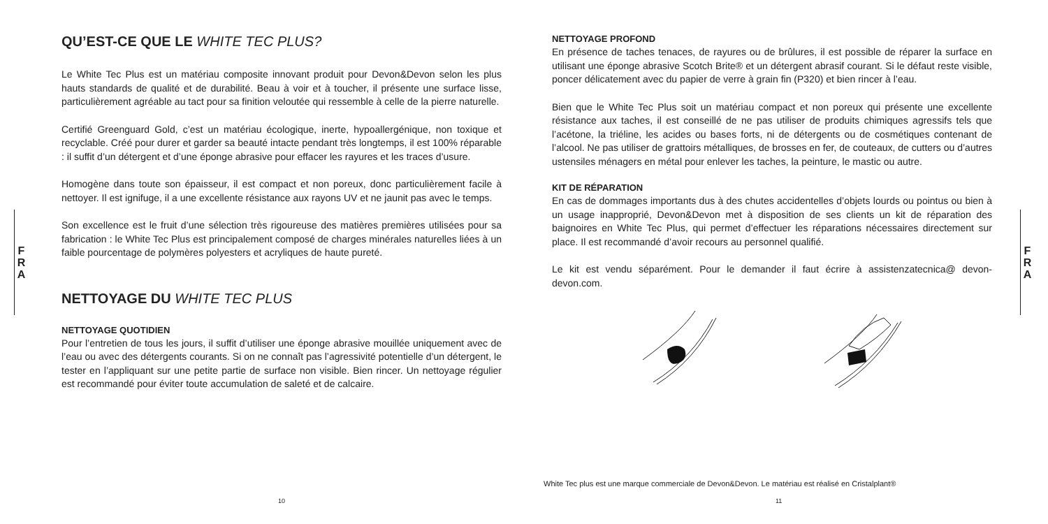F
R
A
QU’EST-CE QUE LE WHITE TEC PLUS?
Le White Tec Plus est un matériau composite innovant produit pour Devon&Devon selon les plus hauts standards de qualité et de durabilité. Beau à voir et à toucher, il présente une surface lisse, particulièrement agréable au tact pour sa finition veloutée qui ressemble à celle de la pierre naturelle.
Certifié Greenguard Gold, c’est un matériau écologique, inerte, hypoallergénique, non toxique et recyclable. Créé pour durer et garder sa beauté intacte pendant très longtemps, il est 100% réparable : il suffit d’un détergent et d’une éponge abrasive pour effacer les rayures et les traces d’usure.
Homogène dans toute son épaisseur, il est compact et non poreux, donc particulièrement facile à nettoyer. Il est ignifuge, il a une excellente résistance aux rayons UV et ne jaunit pas avec le temps.
Son excellence est le fruit d’une sélection très rigoureuse des matières premières utilisées pour sa fabrication : le White Tec Plus est principalement composé de charges minérales naturelles liées à un faible pourcentage de polymères polyesters et acryliques de haute pureté.
NETTOYAGE DU WHITE TEC PLUS
NETTOYAGE QUOTIDIEN
Pour l’entretien de tous les jours, il suffit d’utiliser une éponge abrasive mouillée uniquement avec de l’eau ou avec des détergents courants. Si on ne connaît pas l’agressivité potentielle d’un détergent, le tester en l’appliquant sur une petite partie de surface non visible. Bien rincer. Un nettoyage régulier est recommandé pour éviter toute accumulation de saleté et de calcaire.
10
NETTOYAGE PROFOND
En présence de taches tenaces, de rayures ou de brûlures, il est possible de réparer la surface en utilisant une éponge abrasive Scotch Brite® et un détergent abrasif courant. Si le défaut reste visible, poncer délicatement avec du papier de verre à grain fin (P320) et bien rincer à l’eau.
Bien que le White Tec Plus soit un matériau compact et non poreux qui présente une excellente résistance aux taches, il est conseillé de ne pas utiliser de produits chimiques agressifs tels que l’acétone, la triéline, les acides ou bases forts, ni de détergents ou de cosmétiques contenant de l’alcool. Ne pas utiliser de grattoirs métalliques, de brosses en fer, de couteaux, de cutters ou d’autres ustensiles ménagers en métal pour enlever les taches, la peinture, le mastic ou autre.
KIT DE RÉPARATION
En cas de dommages importants dus à des chutes accidentelles d’objets lourds ou pointus ou bien à un usage inapproprié, Devon&Devon met à disposition de ses clients un kit de réparation des baignoires en White Tec Plus, qui permet d’effectuer les réparations nécessaires directement sur place. Il est recommandé d’avoir recours au personnel qualifié.
Le kit est vendu séparément. Pour le demander il faut écrire à assistenzatecnica@ devon-devon.com.
White Tec plus est une marque commerciale de Devon&Devon. Le matériau est réalisé en Cristalplant®
11
F
R
A